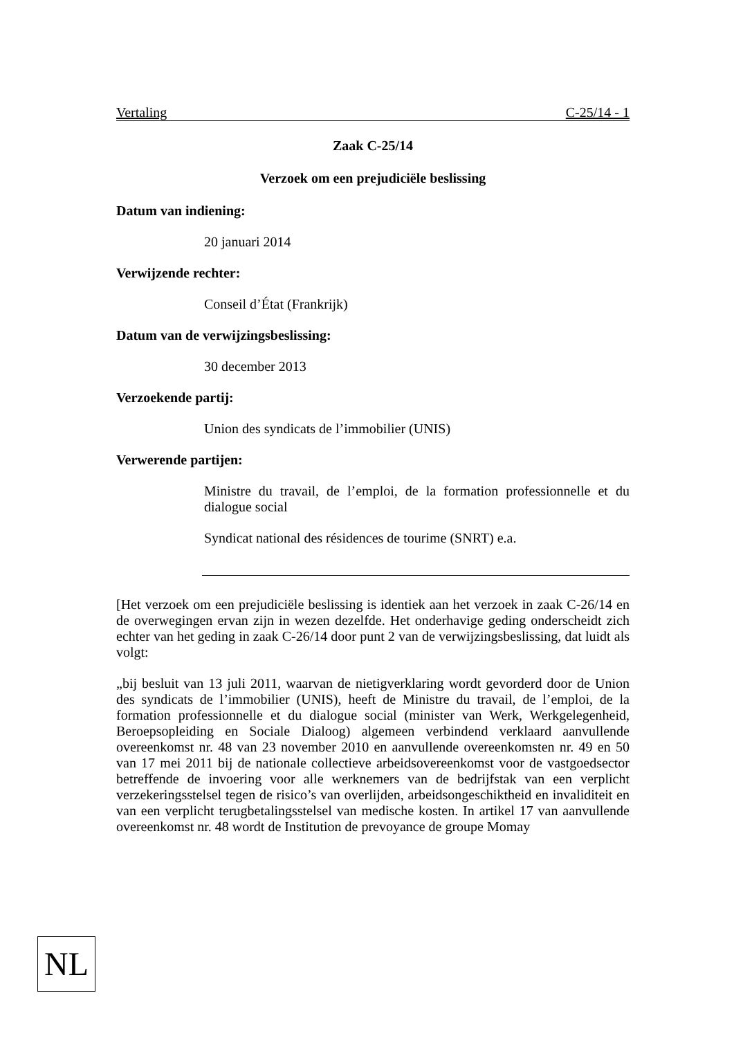Vertaling C-25/14 - 1
Zaak C-25/14
Verzoek om een prejudiciële beslissing
Datum van indiening:
20 januari 2014
Verwijzende rechter:
Conseil d’État (Frankrijk)
Datum van de verwijzingsbeslissing:
30 december 2013
Verzoekende partij:
Union des syndicats de l’immobilier (UNIS)
Verwerende partijen:
Ministre du travail, de l’emploi, de la formation professionnelle et du dialogue social
Syndicat national des résidences de tourime (SNRT) e.a.
[Het verzoek om een prejudiciële beslissing is identiek aan het verzoek in zaak C-26/14 en de overwegingen ervan zijn in wezen dezelfde. Het onderhavige geding onderscheidt zich echter van het geding in zaak C-26/14 door punt 2 van de verwijzingsbeslissing, dat luidt als volgt:
„bij besluit van 13 juli 2011, waarvan de nietigverklaring wordt gevorderd door de Union des syndicats de l’immobilier (UNIS), heeft de Ministre du travail, de l’emploi, de la formation professionnelle et du dialogue social (minister van Werk, Werkgelegenheid, Beroepsopleiding en Sociale Dialoog) algemeen verbindend verklaard aanvullende overeenkomst nr. 48 van 23 november 2010 en aanvullende overeenkomsten nr. 49 en 50 van 17 mei 2011 bij de nationale collectieve arbeidsovereenkomst voor de vastgoedsector betreffende de invoering voor alle werknemers van de bedrijfstak van een verplicht verzekeringsstelsel tegen de risico’s van overlijden, arbeidsongeschiktheid en invaliditeit en van een verplicht terugbetalingsstelsel van medische kosten. In artikel 17 van aanvullende overeenkomst nr. 48 wordt de Institution de prevoyance de groupe Momay
NL